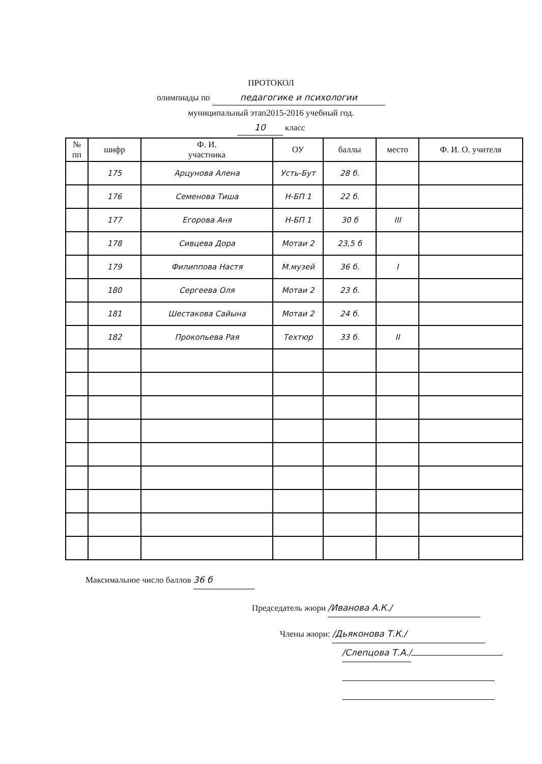ПРОТОКОЛ
олимпиады по педагогике и психологии
муниципальный этап2015-2016 учебный год.
10 класс
| № пп | шифр | Ф. И. участника | ОУ | баллы | место | Ф. И. О. учителя |
| --- | --- | --- | --- | --- | --- | --- |
| | 175 | Арцунова Алена | Усть-Бут | 28 б. | | |
| | 176 | Семенова Тиша | Н-БП 1 | 22 б. | | |
| | 177 | Егорова Аня | Н-БП 1 | 30 б | III | |
| | 178 | Сивцева Дора | Мотаи 2 | 23,5 б | | |
| | 179 | Филиппова Настя | М.музей | 36 б. | I | |
| | 180 | Сергеева Оля | Мотаи 2 | 23 б. | | |
| | 181 | Шестакова Сайына | Мотаи 2 | 24 б. | | |
| | 182 | Прокопьева Рая | Техтюр | 33 б. | II | |
Максимальное число баллов 36 б
Председатель жюри /Иванова А.К./
Члены жюри: /Дьяконова Т.К./
/Слепцова Т.А./